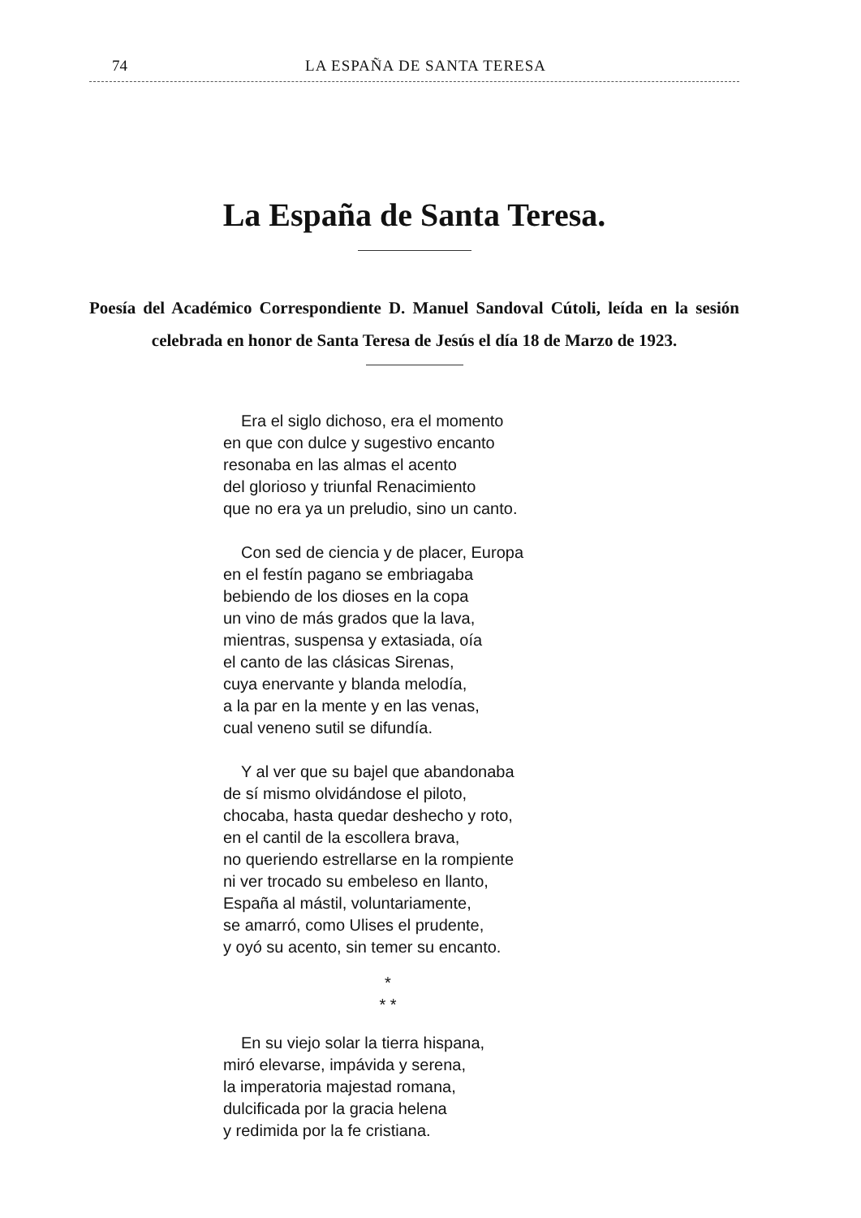74 LA ESPAÑA DE SANTA TERESA
La España de Santa Teresa.
Poesía del Académico Correspondiente D. Manuel Sandoval Cútoli, leída en la sesión celebrada en honor de Santa Teresa de Jesús el día 18 de Marzo de 1923.
Era el siglo dichoso, era el momento
en que con dulce y sugestivo encanto
resonaba en las almas el acento
del glorioso y triunfal Renacimiento
que no era ya un preludio, sino un canto.
Con sed de ciencia y de placer, Europa
en el festín pagano se embriagaba
bebiendo de los dioses en la copa
un vino de más grados que la lava,
mientras, suspensa y extasiada, oía
el canto de las clásicas Sirenas,
cuya enervante y blanda melodía,
a la par en la mente y en las venas,
cual veneno sutil se difundía.
Y al ver que su bajel que abandonaba
de sí mismo olvidándose el piloto,
chocaba, hasta quedar deshecho y roto,
en el cantil de la escollera brava,
no queriendo estrellarse en la rompiente
ni ver trocado su embeleso en llanto,
España al mástil, voluntariamente,
se amarró, como Ulises el prudente,
y oyó su acento, sin temer su encanto.
*
* *
En su viejo solar la tierra hispana,
miró elevarse, impávida y serena,
la imperatoria majestad romana,
dulcificada por la gracia helena
y redimida por la fe cristiana.